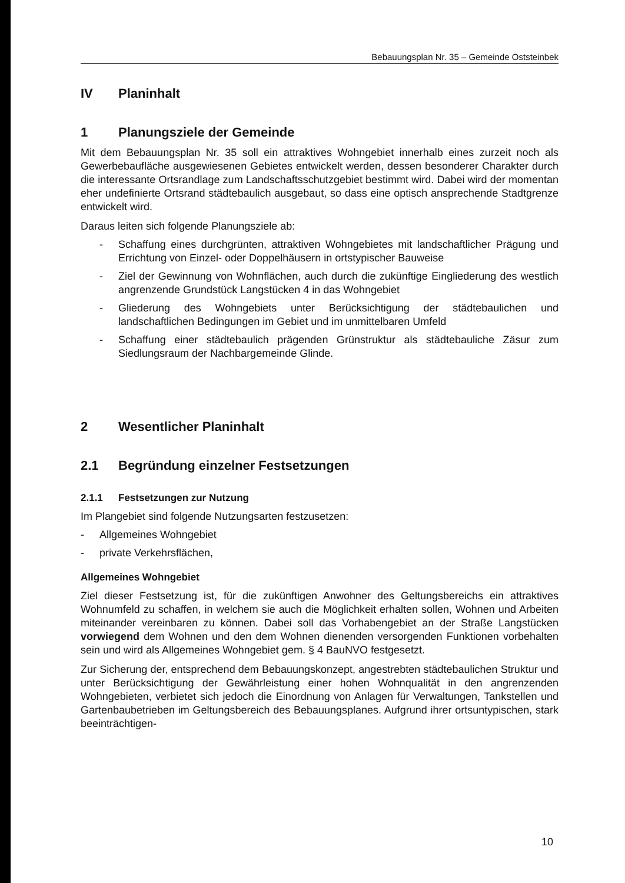Bebauungsplan Nr. 35 – Gemeinde Oststeinbek
IV Planinhalt
1 Planungsziele der Gemeinde
Mit dem Bebauungsplan Nr. 35 soll ein attraktives Wohngebiet innerhalb eines zurzeit noch als Gewerbebaufläche ausgewiesenen Gebietes entwickelt werden, dessen besonderer Charakter durch die interessante Ortsrandlage zum Landschaftsschutzgebiet bestimmt wird. Dabei wird der momentan eher undefinierte Ortsrand städtebaulich ausgebaut, so dass eine optisch ansprechende Stadtgrenze entwickelt wird.
Daraus leiten sich folgende Planungsziele ab:
- Schaffung eines durchgrünten, attraktiven Wohngebietes mit landschaftlicher Prägung und Errichtung von Einzel- oder Doppelhäusern in ortstypischer Bauweise
- Ziel der Gewinnung von Wohnflächen, auch durch die zukünftige Eingliederung des westlich angrenzende Grundstück Langstücken 4 in das Wohngebiet
- Gliederung des Wohngebiets unter Berücksichtigung der städtebaulichen und landschaftlichen Bedingungen im Gebiet und im unmittelbaren Umfeld
- Schaffung einer städtebaulich prägenden Grünstruktur als städtebauliche Zäsur zum Siedlungsraum der Nachbargemeinde Glinde.
2 Wesentlicher Planinhalt
2.1 Begründung einzelner Festsetzungen
2.1.1 Festsetzungen zur Nutzung
Im Plangebiet sind folgende Nutzungsarten festzusetzen:
- Allgemeines Wohngebiet
- private Verkehrsflächen,
Allgemeines Wohngebiet
Ziel dieser Festsetzung ist, für die zukünftigen Anwohner des Geltungsbereichs ein attraktives Wohnumfeld zu schaffen, in welchem sie auch die Möglichkeit erhalten sollen, Wohnen und Arbeiten miteinander vereinbaren zu können. Dabei soll das Vorhabengebiet an der Straße Langstücken vorwiegend dem Wohnen und den dem Wohnen dienenden versorgenden Funktionen vorbehalten sein und wird als Allgemeines Wohngebiet gem. § 4 BauNVO festgesetzt.
Zur Sicherung der, entsprechend dem Bebauungskonzept, angestrebten städtebaulichen Struktur und unter Berücksichtigung der Gewährleistung einer hohen Wohnqualität in den angrenzenden Wohngebieten, verbietet sich jedoch die Einordnung von Anlagen für Verwaltungen, Tankstellen und Gartenbaubetrieben im Geltungsbereich des Bebauungsplanes. Aufgrund ihrer ortsuntypischen, stark beeinträchtigen-
10